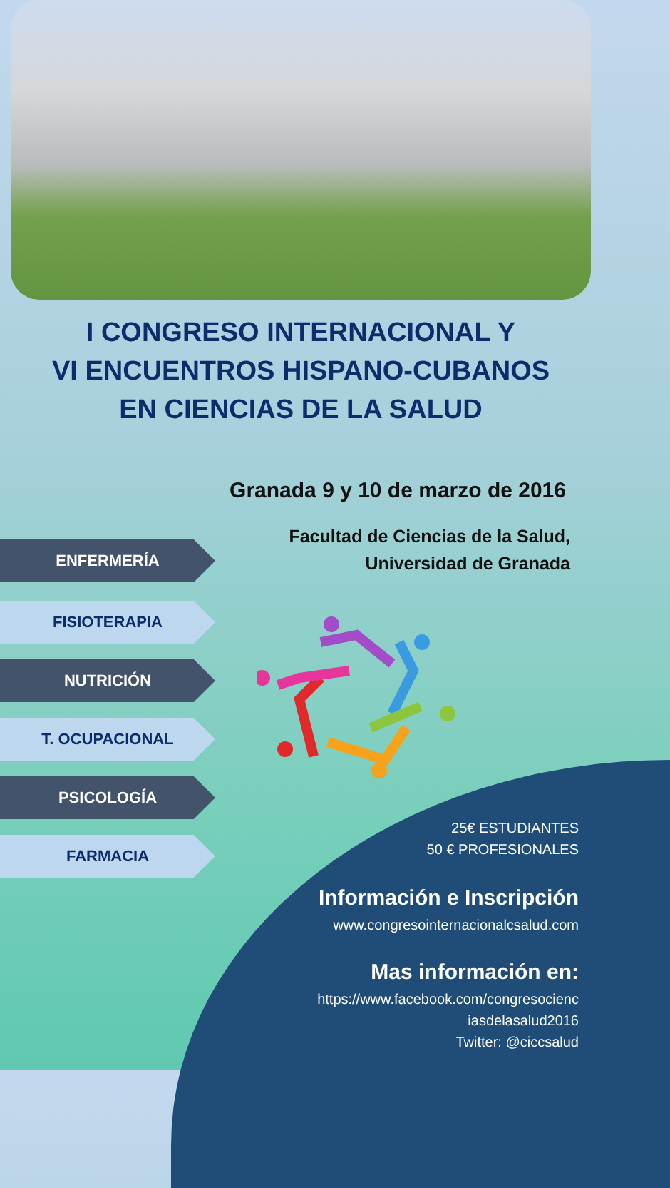I CONGRESO INTERNACIONAL Y
VI ENCUENTROS HISPANO-CUBANOS
EN CIENCIAS DE LA SALUD
Granada 9 y 10 de marzo de 2016
Facultad de Ciencias de la Salud,
Universidad de Granada
ENFERMERÍA
FISIOTERAPIA
NUTRICIÓN
T. OCUPACIONAL
PSICOLOGÍA
FARMACIA
25€ ESTUDIANTES
50 € PROFESIONALES
Información e Inscripción
www.congresointernacionalcsalud.com
Mas información en:
https://www.facebook.com/congresocienc
iasdelasalud2016
Twitter: @ciccsalud